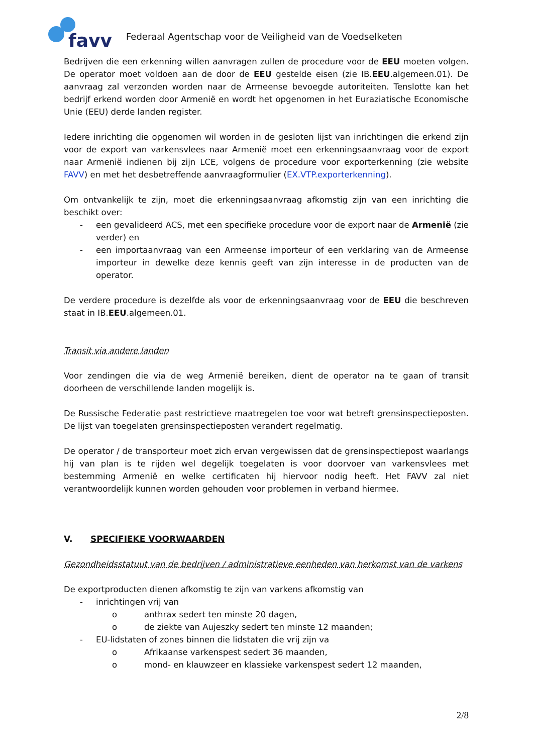favv
Federaal Agentschap voor de Veiligheid van de Voedselketen
Bedrijven die een erkenning willen aanvragen zullen de procedure voor de EEU moeten volgen. De operator moet voldoen aan de door de EEU gestelde eisen (zie IB.EEU.algemeen.01). De aanvraag zal verzonden worden naar de Armeense bevoegde autoriteiten. Tenslotte kan het bedrijf erkend worden door Armenië en wordt het opgenomen in het Euraziatische Economische Unie (EEU) derde landen register.
Iedere inrichting die opgenomen wil worden in de gesloten lijst van inrichtingen die erkend zijn voor de export van varkensvlees naar Armenië moet een erkenningsaanvraag voor de export naar Armenië indienen bij zijn LCE, volgens de procedure voor exporterkenning (zie website FAVV) en met het desbetreffende aanvraagformulier (EX.VTP.exporterkenning).
Om ontvankelijk te zijn, moet die erkenningsaanvraag afkomstig zijn van een inrichting die beschikt over:
- een gevalideerd ACS, met een specifieke procedure voor de export naar de Armenië (zie verder) en
- een importaanvraag van een Armeense importeur of een verklaring van de Armeense importeur in dewelke deze kennis geeft van zijn interesse in de producten van de operator.
De verdere procedure is dezelfde als voor de erkenningsaanvraag voor de EEU die beschreven staat in IB.EEU.algemeen.01.
Transit via andere landen
Voor zendingen die via de weg Armenië bereiken, dient de operator na te gaan of transit doorheen de verschillende landen mogelijk is.
De Russische Federatie past restrictieve maatregelen toe voor wat betreft grensinspectieposten. De lijst van toegelaten grensinspectieposten verandert regelmatig.
De operator / de transporteur moet zich ervan vergewissen dat de grensinspectiepost waarlangs hij van plan is te rijden wel degelijk toegelaten is voor doorvoer van varkensvlees met bestemming Armenië en welke certificaten hij hiervoor nodig heeft. Het FAVV zal niet verantwoordelijk kunnen worden gehouden voor problemen in verband hiermee.
V. SPECIFIEKE VOORWAARDEN
Gezondheidsstatuut van de bedrijven / administratieve eenheden van herkomst van de varkens
De exportproducten dienen afkomstig te zijn van varkens afkomstig van
- inrichtingen vrij van
o anthrax sedert ten minste 20 dagen,
o de ziekte van Aujeszky sedert ten minste 12 maanden;
- EU-lidstaten of zones binnen die lidstaten die vrij zijn va
o Afrikaanse varkenspest sedert 36 maanden,
o mond- en klauwzeer en klassieke varkenspest sedert 12 maanden,
2/8